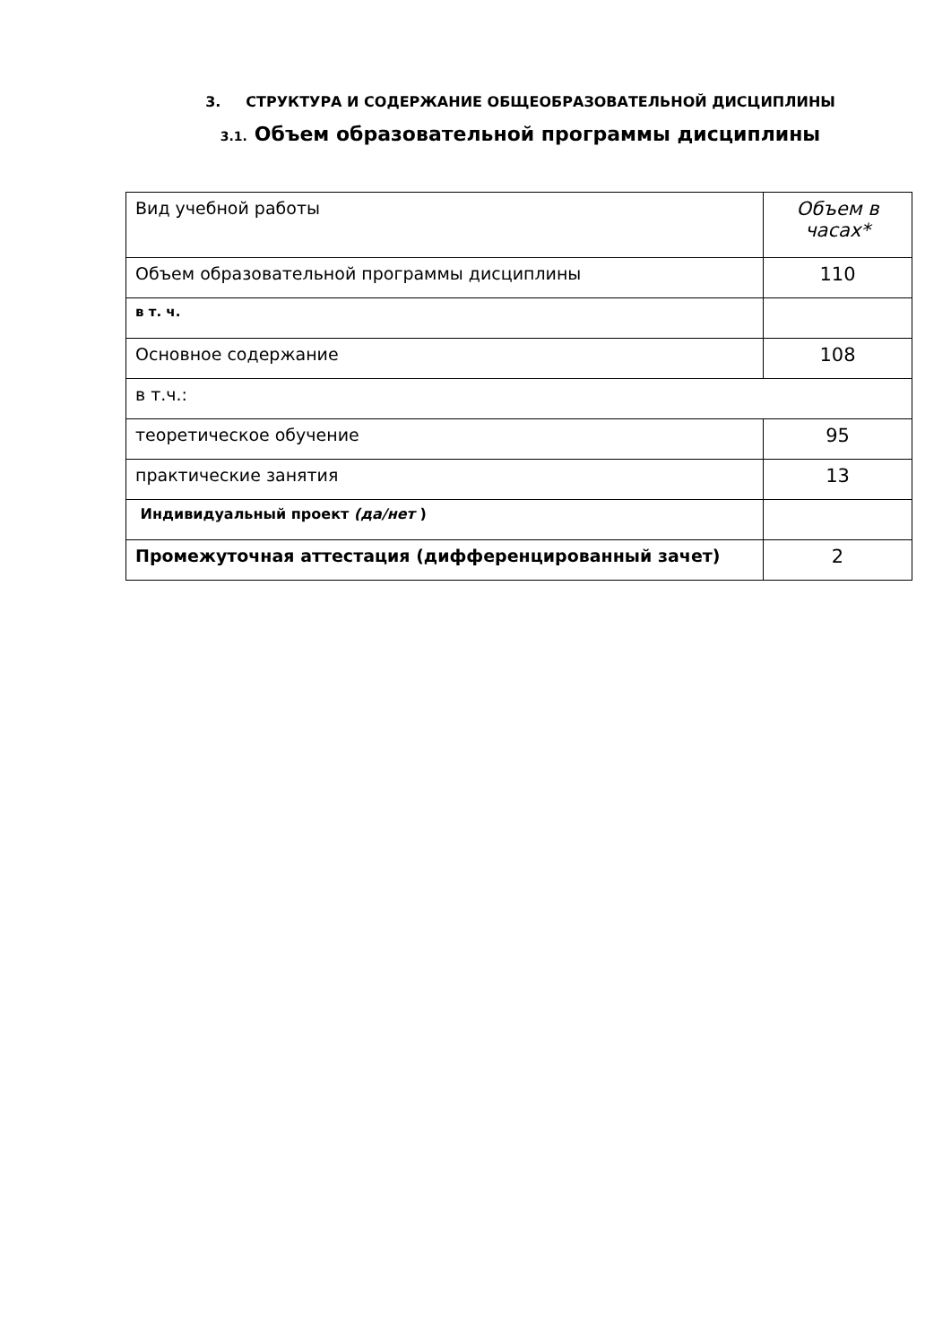3. СТРУКТУРА И СОДЕРЖАНИЕ ОБЩЕОБРАЗОВАТЕЛЬНОЙ ДИСЦИПЛИНЫ
3.1. Объем образовательной программы дисциплины
| Вид учебной работы | Объем в часах* |
| Объем образовательной программы дисциплины | 110 |
| в т. ч. | |
| Основное содержание | 108 |
| в т.ч.: | |
| теоретическое обучение | 95 |
| практические занятия | 13 |
| Индивидуальный проект (да/нет ) | |
| Промежуточная аттестация (дифференцированный зачет) | 2 |